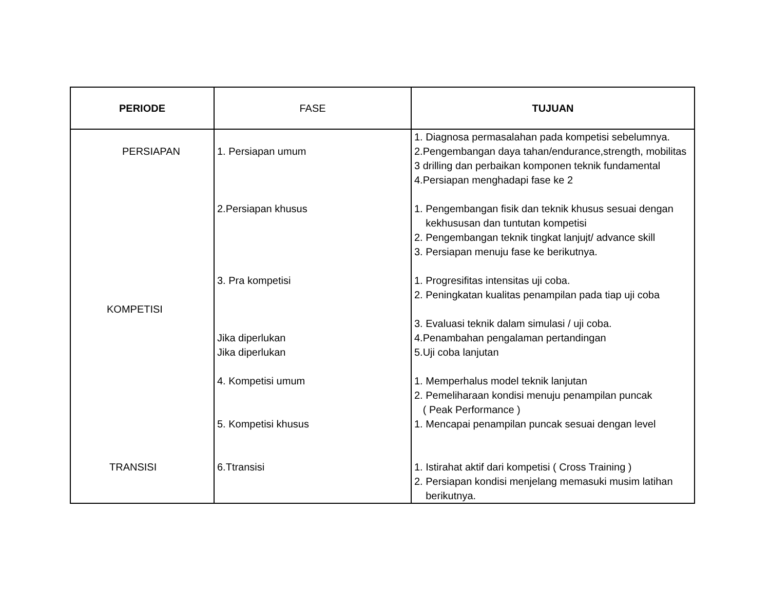| PERIODE | FASE | TUJUAN |
| --- | --- | --- |
| PERSIAPAN | 1. Persiapan umum | 1. Diagnosa permasalahan pada kompetisi sebelumnya. 2.Pengembangan daya tahan/endurance,strength, mobilitas 3 drilling dan perbaikan komponen teknik fundamental 4.Persiapan menghadapi fase ke 2 |
| | 2.Persiapan khusus | 1. Pengembangan fisik dan teknik khusus sesuai dengan kekhususan dan tuntutan kompetisi 2. Pengembangan teknik tingkat lanjujt/ advance skill 3. Persiapan menuju fase ke berikutnya. |
| KOMPETISI | 3. Pra kompetisi Jika diperlukan Jika diperlukan | 1. Progresifitas intensitas uji coba. 2. Peningkatan kualitas penampilan pada tiap uji coba 3. Evaluasi teknik dalam simulasi / uji coba. 4.Penambahan pengalaman pertandingan 5.Uji coba lanjutan |
| | 4. Kompetisi umum 5. Kompetisi khusus | 1. Memperhalus model teknik lanjutan 2. Pemeliharaan kondisi menuju penampilan puncak ( Peak Performance ) 1. Mencapai penampilan puncak sesuai dengan level |
| TRANSISI | 6.Ttransisi | 1. Istirahat aktif dari kompetisi ( Cross Training ) 2. Persiapan kondisi menjelang memasuki musim latihan berikutnya. |